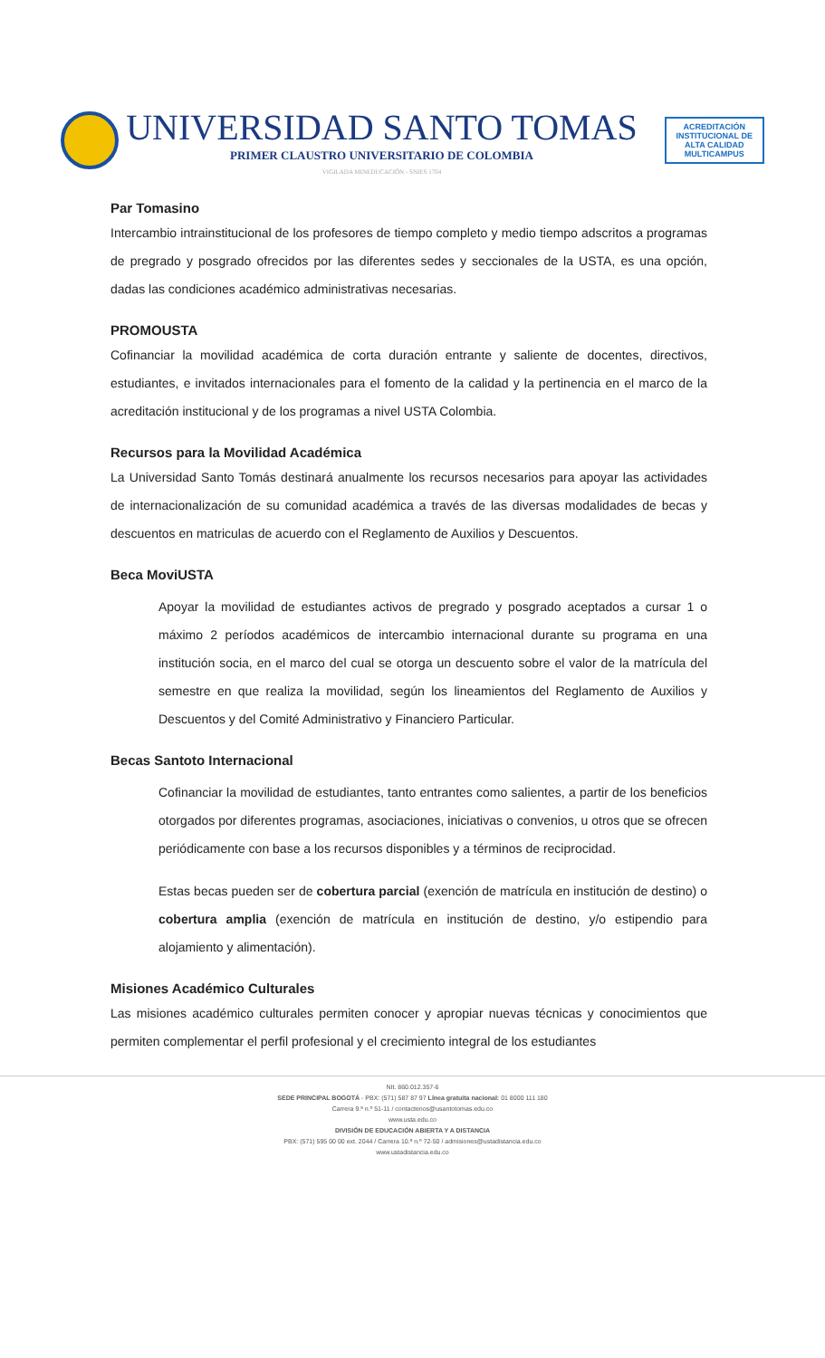UNIVERSIDAD SANTO TOMAS
PRIMER CLAUSTRO UNIVERSITARIO DE COLOMBIA
VIGILADA MINEDUCACIÓN - SNIES 1704
ACREDITACIÓN INSTITUCIONAL DE ALTA CALIDAD MULTICAMPUS
Par Tomasino
Intercambio intrainstitucional de los profesores de tiempo completo y medio tiempo adscritos a programas de pregrado y posgrado ofrecidos por las diferentes sedes y seccionales de la USTA, es una opción, dadas las condiciones académico administrativas necesarias.
PROMOUSTA
Cofinanciar la movilidad académica de corta duración entrante y saliente de docentes, directivos, estudiantes, e invitados internacionales para el fomento de la calidad y la pertinencia en el marco de la acreditación institucional y de los programas a nivel USTA Colombia.
Recursos para la Movilidad Académica
La Universidad Santo Tomás destinará anualmente los recursos necesarios para apoyar las actividades de internacionalización de su comunidad académica a través de las diversas modalidades de becas y descuentos en matriculas de acuerdo con el Reglamento de Auxilios y Descuentos.
Beca MoviUSTA
Apoyar la movilidad de estudiantes activos de pregrado y posgrado aceptados a cursar 1 o máximo 2 períodos académicos de intercambio internacional durante su programa en una institución socia, en el marco del cual se otorga un descuento sobre el valor de la matrícula del semestre en que realiza la movilidad, según los lineamientos del Reglamento de Auxilios y Descuentos y del Comité Administrativo y Financiero Particular.
Becas Santoto Internacional
Cofinanciar la movilidad de estudiantes, tanto entrantes como salientes, a partir de los beneficios otorgados por diferentes programas, asociaciones, iniciativas o convenios, u otros que se ofrecen periódicamente con base a los recursos disponibles y a términos de reciprocidad.
Estas becas pueden ser de cobertura parcial (exención de matrícula en institución de destino) o cobertura amplia (exención de matrícula en institución de destino, y/o estipendio para alojamiento y alimentación).
Misiones Académico Culturales
Las misiones académico culturales permiten conocer y apropiar nuevas técnicas y conocimientos que permiten complementar el perfil profesional y el crecimiento integral de los estudiantes
NIt. 860.012.357-6
SEDE PRINCIPAL BOGOTÁ - PBX: (571) 587 87 97 Línea gratuita nacional: 01 8000 111 180
Carrera 9.ª n.º 51-11 / contactenos@usantotomas.edu.co
www.usta.edu.co
DIVISIÓN DE EDUCACIÓN ABIERTA Y A DISTANCIA
PBX: (571) 595 00 00 ext. 2044 / Carrera 10.ª n.º 72-50 / admisiones@ustadistancia.edu.co
www.ustadistancia.edu.co